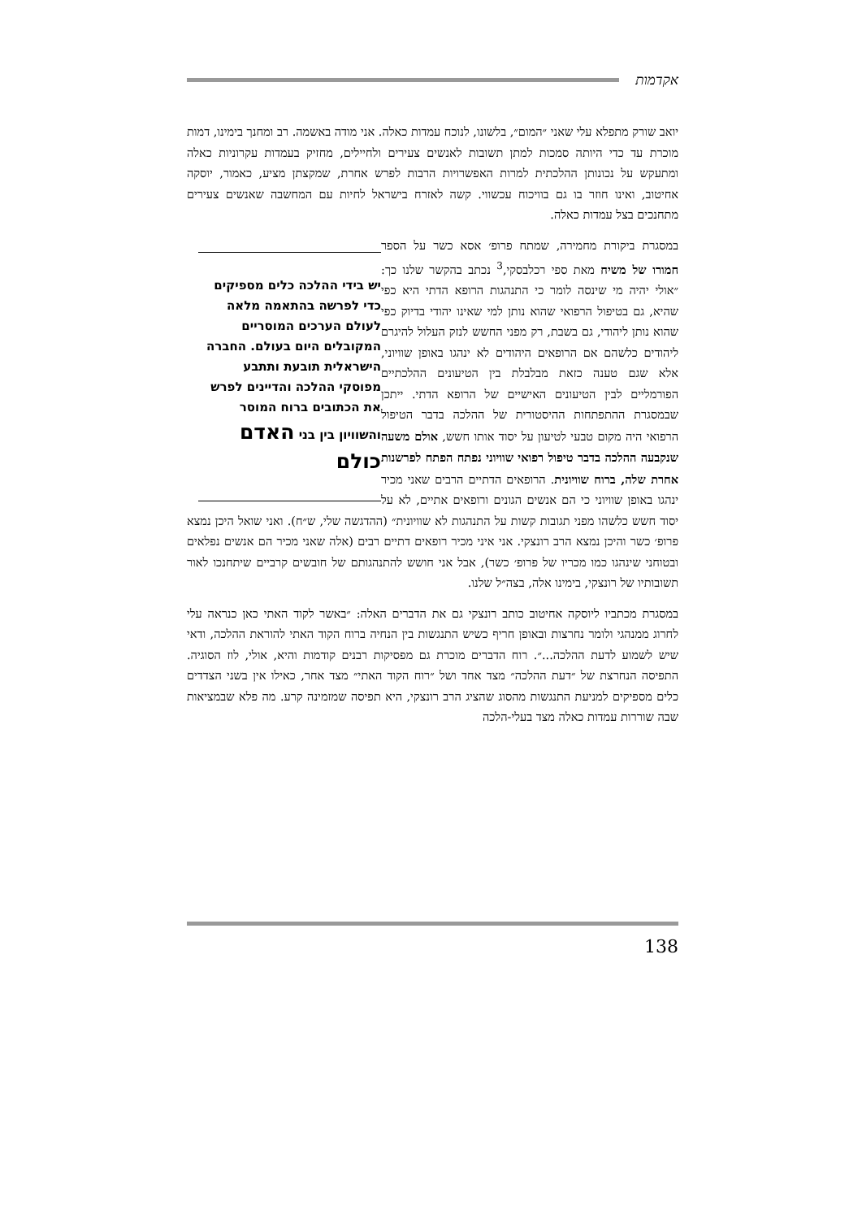אקדמות
יואב שורק מתפלא עלי שאני ״המום״, בלשונו, לנוכח עמדות כאלה. אני מודה באשמה. רב ומחנך בימינו, דמות מוכרת עד כדי היותה סמכות למתן תשובות לאנשים צעירים ולחיילים, מחזיק בעמדות עקרוניות כאלה ומתעקש על נכונותן ההלכתית למרות האפשרויות הרבות לפרש אחרת, שמקצתן מציע, כאמור, יוסקה אחיטוב, ואינו חוזר בו גם בוויכוח עכשווי. קשה לאזרח בישראל לחיות עם המחשבה שאנשים צעירים מתחנכים בצל עמדות כאלה.
יש בידי ההלכה כלים מספיקים כדי לפרשה בהתאמה מלאה לעולם הערכים המוסריים המקובלים היום בעולם. החברה הישראלית תובעת ותתבע מפוסקי ההלכה והדיינים לפרש את הכתובים ברוח המוסר והשוויון בין בני האדם כולם
במסגרת ביקורת מחמירה, שמתח פרופ׳ אסא כשר על הספר חמורו של משיח מאת ספי רכלבסקי,<sup>3</sup> נכתב בהקשר שלנו כך: ״אולי יהיה מי שינסה לומר כי התנהגות הרופא הדתי היא כפי שהיא, גם בטיפול הרפואי שהוא נותן למי שאינו יהודי בדיוק כפי שהוא נותן ליהודי, גם בשבת, רק מפני החשש לנזק העלול להיגרם ליהודים כלשהם אם הרופאים היהודים לא ינהגו באופן שוויוני, אלא שגם טענה כזאת מבלבלת בין הטיעונים ההלכתיים הפורמליים לבין הטיעונים האישיים של הרופא הדתי. ייתכן שבמסגרת ההתפתחות ההיסטורית של ההלכה בדבר הטיפול הרפואי היה מקום טבעי לטיעון על יסוד אותו חשש, אולם משעה שנקבעה ההלכה בדבר טיפול רפואי שוויוני נפתח הפתח לפרשנות אחרת שלה, ברוח שוויונית. הרופאים הדתיים הרבים שאני מכיר ינהגו באופן שוויוני כי הם אנשים הגונים ורופאים אתיים, לא על יסוד חשש כלשהו מפני תגובות קשות על התנהגות לא שוויונית״ (ההדגשה שלי, ש״ח). ואני שואל היכן נמצא פרופ׳ כשר והיכן נמצא הרב רונצקי. אני איני מכיר רופאים דתיים רבים (אלה שאני מכיר הם אנשים נפלאים ובטוחני שינהגו כמו מכריו של פרופ׳ כשר), אבל אני חושש להתנהגותם של חובשים קרביים שיתחנכו לאור תשובותיו של רונצקי, בימינו אלה, בצה״ל שלנו.
במסגרת מכתביו ליוסקה אחיטוב כותב רונצקי גם את הדברים האלה: ״באשר לקוד האתי כאן כנראה עלי לחרוג ממנהגי ולומר נחרצות ובאופן חריף כשיש התנגשות בין הנחיה ברוח הקוד האתי להוראת ההלכה, ודאי שיש לשמוע לדעת ההלכה...״. רוח הדברים מוכרת גם מפסיקות רבנים קודמות והיא, אולי, לוז הסוגיה. התפיסה הנחרצת של ״דעת ההלכה״ מצד אחד ושל ״רוח הקוד האתי״ מצד אחר, כאילו אין בשני הצדדים כלים מספיקים למניעת התנגשות מהסוג שהציג הרב רונצקי, היא תפיסה שמזמינה קרע. מה פלא שבמציאות שבה שוררות עמדות כאלה מצד בעלי-הלכה
138